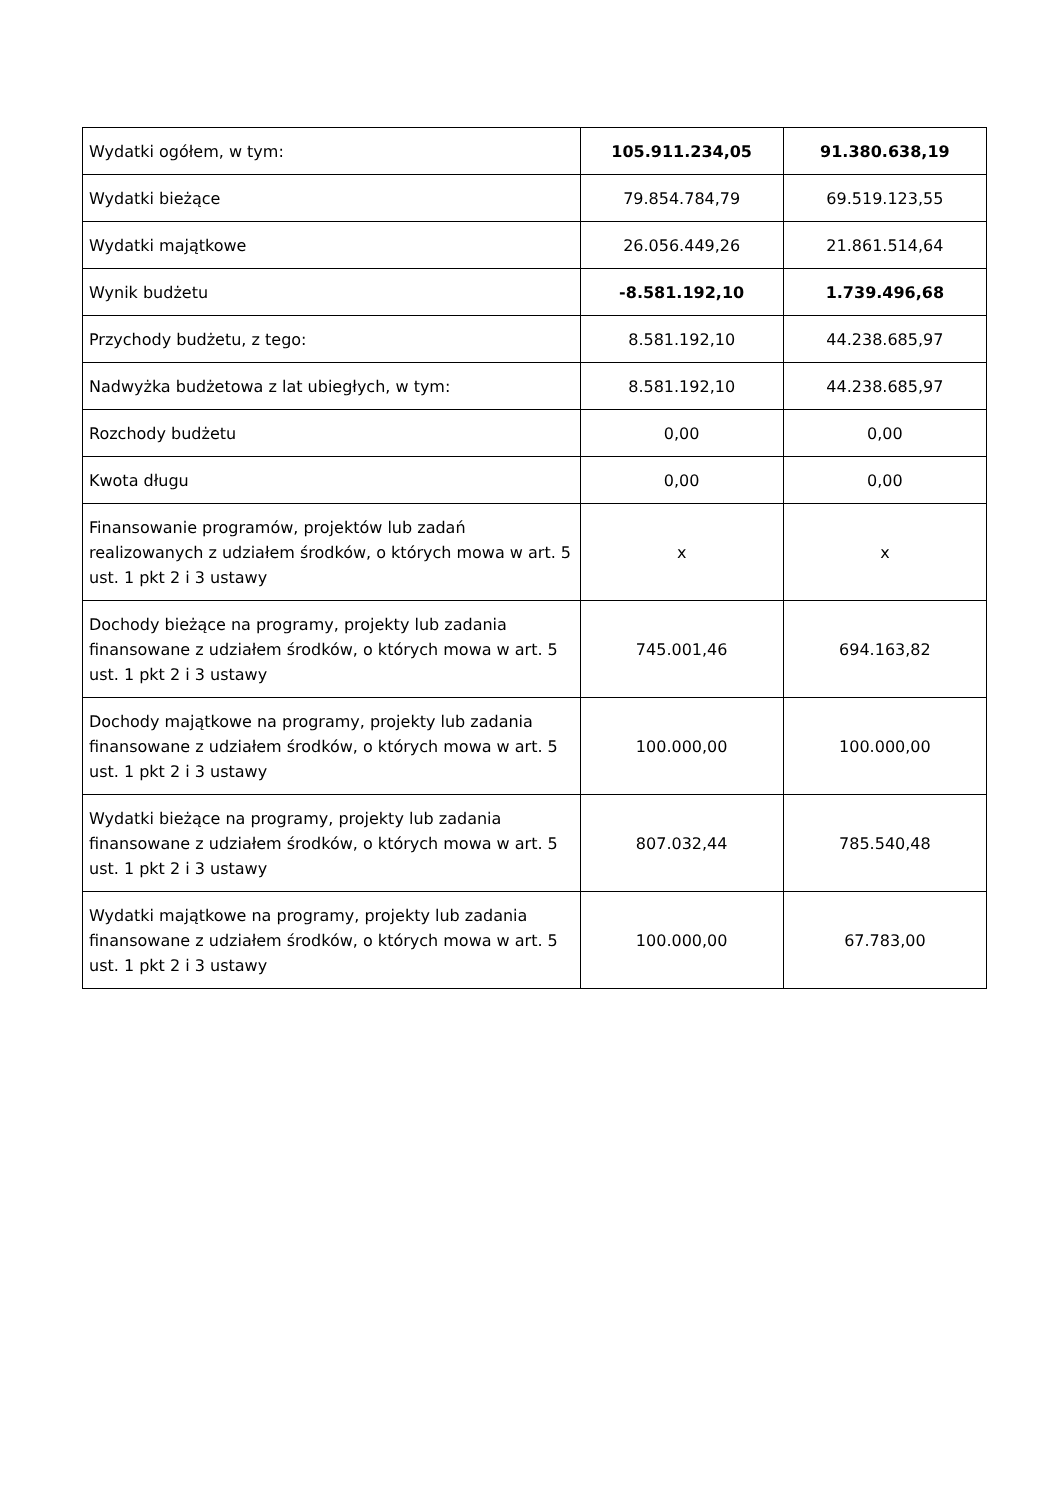| Wydatki ogółem, w tym: | 105.911.234,05 | 91.380.638,19 |
| Wydatki bieżące | 79.854.784,79 | 69.519.123,55 |
| Wydatki majątkowe | 26.056.449,26 | 21.861.514,64 |
| Wynik budżetu | -8.581.192,10 | 1.739.496,68 |
| Przychody budżetu, z tego: | 8.581.192,10 | 44.238.685,97 |
| Nadwyżka budżetowa z lat ubiegłych, w tym: | 8.581.192,10 | 44.238.685,97 |
| Rozchody budżetu | 0,00 | 0,00 |
| Kwota długu | 0,00 | 0,00 |
| Finansowanie programów, projektów lub zadań realizowanych z udziałem środków, o których mowa w art. 5 ust. 1 pkt 2 i 3 ustawy | x | x |
| Dochody bieżące na programy, projekty lub zadania finansowane z udziałem środków, o których mowa w art. 5 ust. 1 pkt 2 i 3 ustawy | 745.001,46 | 694.163,82 |
| Dochody majątkowe na programy, projekty lub zadania finansowane z udziałem środków, o których mowa w art. 5 ust. 1 pkt 2 i 3 ustawy | 100.000,00 | 100.000,00 |
| Wydatki bieżące na programy, projekty lub zadania finansowane z udziałem środków, o których mowa w art. 5 ust. 1 pkt 2 i 3 ustawy | 807.032,44 | 785.540,48 |
| Wydatki majątkowe na programy, projekty lub zadania finansowane z udziałem środków, o których mowa w art. 5 ust. 1 pkt 2 i 3 ustawy | 100.000,00 | 67.783,00 |